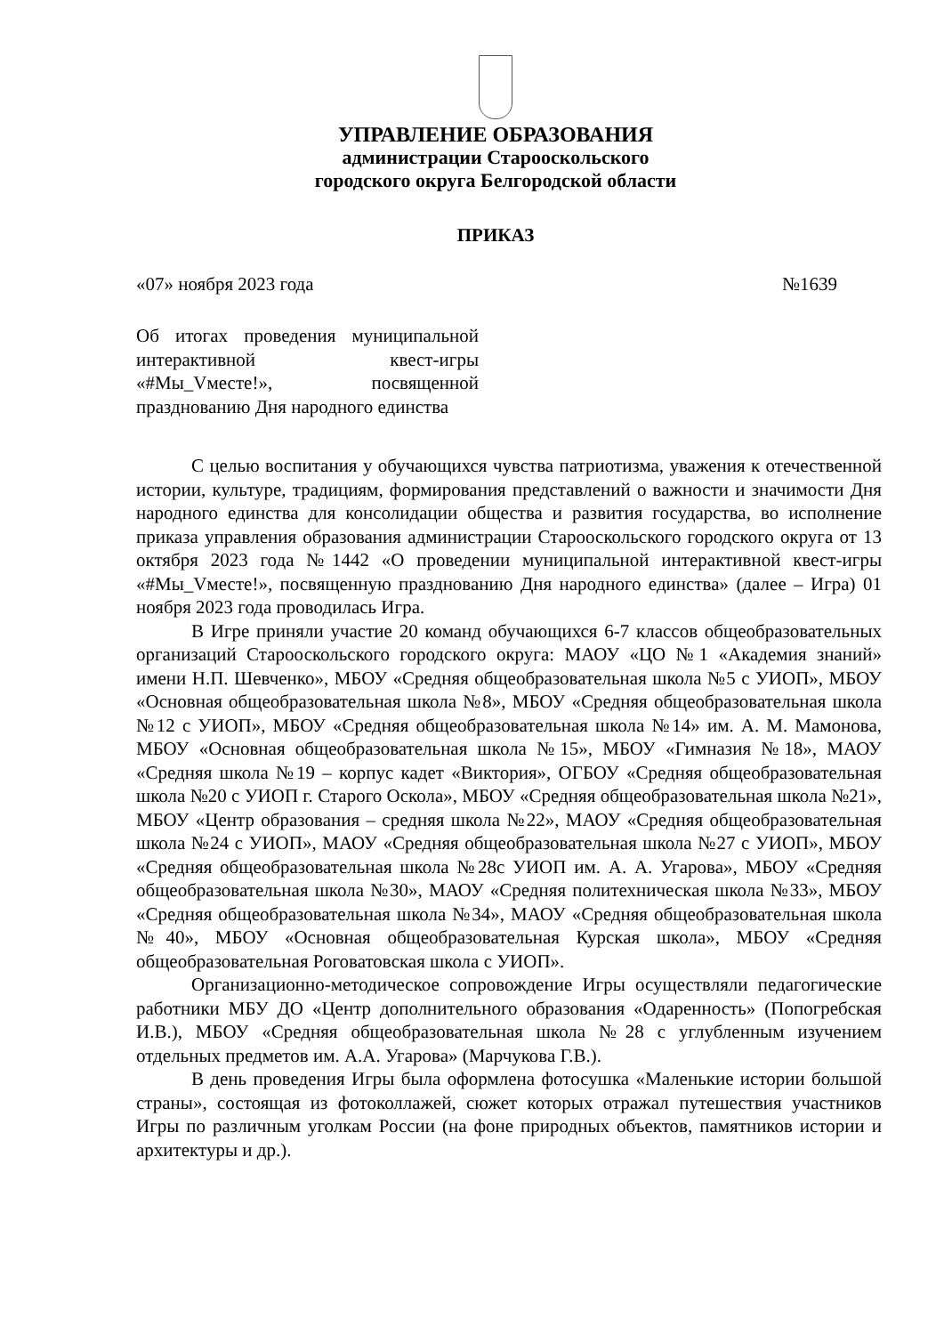УПРАВЛЕНИЕ ОБРАЗОВАНИЯ
администрации Старооскольского
городского округа Белгородской области
ПРИКАЗ
«07» ноября 2023 года №1639
Об итогах проведения муниципальной интерактивной квест-игры «#Мы_Vместе!», посвященной празднованию Дня народного единства
С целью воспитания у обучающихся чувства патриотизма, уважения к отечественной истории, культуре, традициям, формирования представлений о важности и значимости Дня народного единства для консолидации общества и развития государства, во исполнение приказа управления образования администрации Старооскольского городского округа от 13 октября 2023 года №1442 «О проведении муниципальной интерактивной квест-игры «#Мы_Vместе!», посвященную празднованию Дня народного единства» (далее – Игра) 01 ноября 2023 года проводилась Игра.
В Игре приняли участие 20 команд обучающихся 6-7 классов общеобразовательных организаций Старооскольского городского округа: МАОУ «ЦО №1 «Академия знаний» имени Н.П. Шевченко», МБОУ «Средняя общеобразовательная школа №5 с УИОП», МБОУ «Основная общеобразовательная школа №8», МБОУ «Средняя общеобразовательная школа №12 с УИОП», МБОУ «Средняя общеобразовательная школа №14» им. А. М. Мамонова, МБОУ «Основная общеобразовательная школа №15», МБОУ «Гимназия №18», МАОУ «Средняя школа №19 – корпус кадет «Виктория», ОГБОУ «Средняя общеобразовательная школа №20 с УИОП г. Старого Оскола», МБОУ «Средняя общеобразовательная школа №21», МБОУ «Центр образования – средняя школа №22», МАОУ «Средняя общеобразовательная школа №24 с УИОП», МАОУ «Средняя общеобразовательная школа №27 с УИОП», МБОУ «Средняя общеобразовательная школа №28с УИОП им. А. А. Угарова», МБОУ «Средняя общеобразовательная школа №30», МАОУ «Средняя политехническая школа №33», МБОУ «Средняя общеобразовательная школа №34», МАОУ «Средняя общеобразовательная школа №40», МБОУ «Основная общеобразовательная Курская школа», МБОУ «Средняя общеобразовательная Роговатовская школа с УИОП».
Организационно-методическое сопровождение Игры осуществляли педагогические работники МБУ ДО «Центр дополнительного образования «Одаренность» (Попогребская И.В.), МБОУ «Средняя общеобразовательная школа №28 с углубленным изучением отдельных предметов им. А.А. Угарова» (Марчукова Г.В.).
В день проведения Игры была оформлена фотосушка «Маленькие истории большой страны», состоящая из фотоколлажей, сюжет которых отражал путешествия участников Игры по различным уголкам России (на фоне природных объектов, памятников истории и архитектуры и др.).